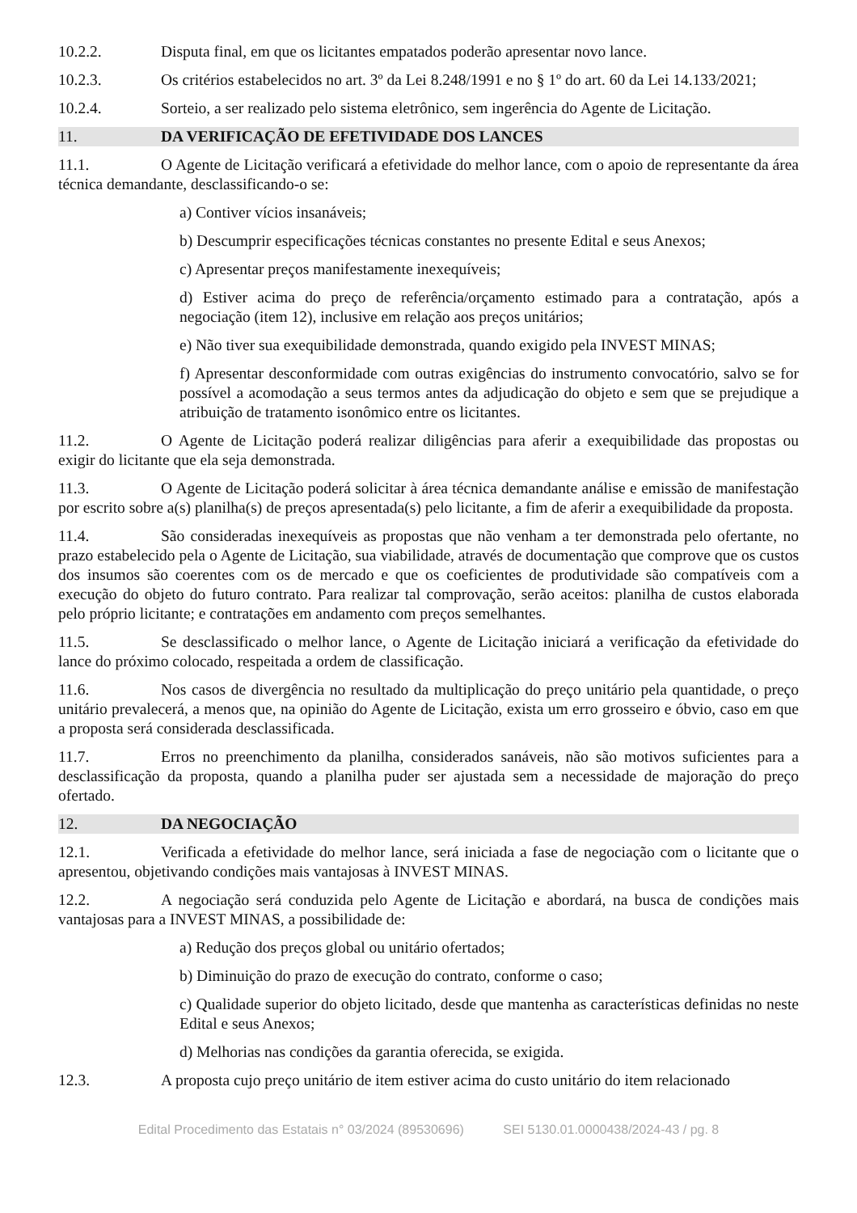10.2.2. Disputa final, em que os licitantes empatados poderão apresentar novo lance.
10.2.3. Os critérios estabelecidos no art. 3º da Lei 8.248/1991 e no § 1º do art. 60 da Lei 14.133/2021;
10.2.4. Sorteio, a ser realizado pelo sistema eletrônico, sem ingerência do Agente de Licitação.
11. DA VERIFICAÇÃO DE EFETIVIDADE DOS LANCES
11.1. O Agente de Licitação verificará a efetividade do melhor lance, com o apoio de representante da área técnica demandante, desclassificando-o se:
a) Contiver vícios insanáveis;
b) Descumprir especificações técnicas constantes no presente Edital e seus Anexos;
c) Apresentar preços manifestamente inexequíveis;
d) Estiver acima do preço de referência/orçamento estimado para a contratação, após a negociação (item 12), inclusive em relação aos preços unitários;
e) Não tiver sua exequibilidade demonstrada, quando exigido pela INVEST MINAS;
f) Apresentar desconformidade com outras exigências do instrumento convocatório, salvo se for possível a acomodação a seus termos antes da adjudicação do objeto e sem que se prejudique a atribuição de tratamento isonômico entre os licitantes.
11.2. O Agente de Licitação poderá realizar diligências para aferir a exequibilidade das propostas ou exigir do licitante que ela seja demonstrada.
11.3. O Agente de Licitação poderá solicitar à área técnica demandante análise e emissão de manifestação por escrito sobre a(s) planilha(s) de preços apresentada(s) pelo licitante, a fim de aferir a exequibilidade da proposta.
11.4. São consideradas inexequíveis as propostas que não venham a ter demonstrada pelo ofertante, no prazo estabelecido pela o Agente de Licitação, sua viabilidade, através de documentação que comprove que os custos dos insumos são coerentes com os de mercado e que os coeficientes de produtividade são compatíveis com a execução do objeto do futuro contrato. Para realizar tal comprovação, serão aceitos: planilha de custos elaborada pelo próprio licitante; e contratações em andamento com preços semelhantes.
11.5. Se desclassificado o melhor lance, o Agente de Licitação iniciará a verificação da efetividade do lance do próximo colocado, respeitada a ordem de classificação.
11.6. Nos casos de divergência no resultado da multiplicação do preço unitário pela quantidade, o preço unitário prevalecerá, a menos que, na opinião do Agente de Licitação, exista um erro grosseiro e óbvio, caso em que a proposta será considerada desclassificada.
11.7. Erros no preenchimento da planilha, considerados sanáveis, não são motivos suficientes para a desclassificação da proposta, quando a planilha puder ser ajustada sem a necessidade de majoração do preço ofertado.
12. DA NEGOCIAÇÃO
12.1. Verificada a efetividade do melhor lance, será iniciada a fase de negociação com o licitante que o apresentou, objetivando condições mais vantajosas à INVEST MINAS.
12.2. A negociação será conduzida pelo Agente de Licitação e abordará, na busca de condições mais vantajosas para a INVEST MINAS, a possibilidade de:
a) Redução dos preços global ou unitário ofertados;
b) Diminuição do prazo de execução do contrato, conforme o caso;
c) Qualidade superior do objeto licitado, desde que mantenha as características definidas no neste Edital e seus Anexos;
d) Melhorias nas condições da garantia oferecida, se exigida.
12.3. A proposta cujo preço unitário de item estiver acima do custo unitário do item relacionado
Edital Procedimento das Estatais n° 03/2024 (89530696) SEI 5130.01.0000438/2024-43 / pg. 8